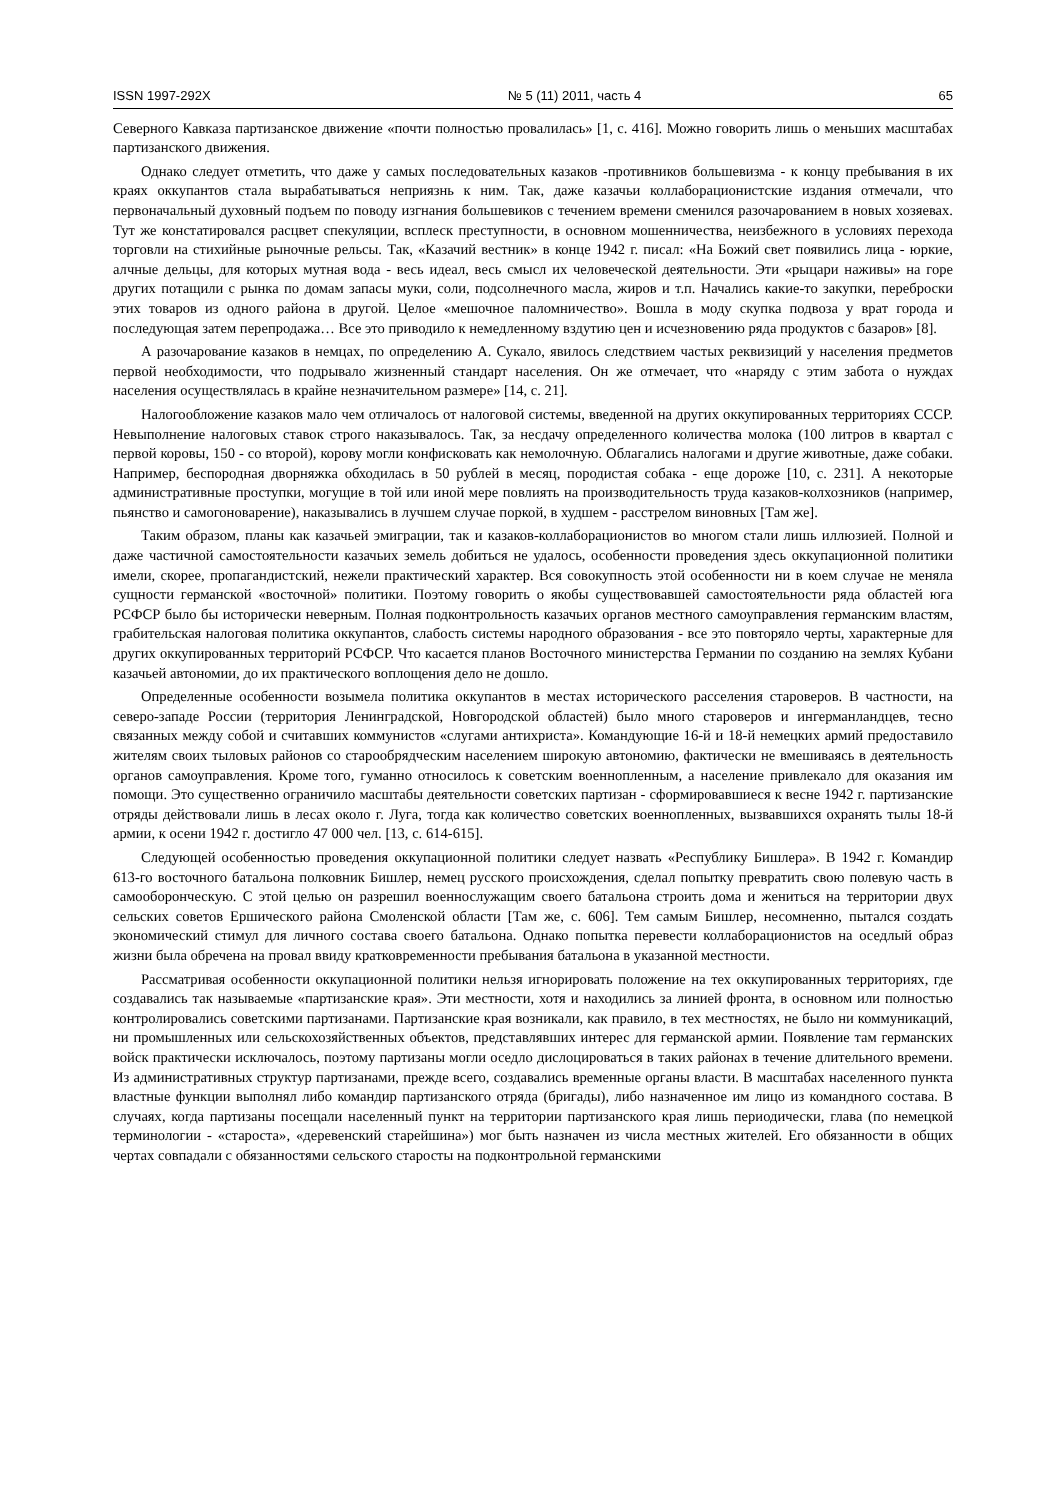ISSN 1997-292X № 5 (11) 2011, часть 4 65
Северного Кавказа партизанское движение «почти полностью провалилась» [1, с. 416]. Можно говорить лишь о меньших масштабах партизанского движения.
Однако следует отметить, что даже у самых последовательных казаков -противников большевизма - к концу пребывания в их краях оккупантов стала вырабатываться неприязнь к ним. Так, даже казачьи коллаборационистские издания отмечали, что первоначальный духовный подъем по поводу изгнания большевиков с течением времени сменился разочарованием в новых хозяевах. Тут же констатировался расцвет спекуляции, всплеск преступности, в основном мошенничества, неизбежного в условиях перехода торговли на стихийные рыночные рельсы. Так, «Казачий вестник» в конце 1942 г. писал: «На Божий свет появились лица - юркие, алчные дельцы, для которых мутная вода - весь идеал, весь смысл их человеческой деятельности. Эти «рыцари наживы» на горе других потащили с рынка по домам запасы муки, соли, подсолнечного масла, жиров и т.п. Начались какие-то закупки, переброски этих товаров из одного района в другой. Целое «мешочное паломничество». Вошла в моду скупка подвоза у врат города и последующая затем перепродажа… Все это приводило к немедленному вздутию цен и исчезновению ряда продуктов с базаров» [8].
А разочарование казаков в немцах, по определению А. Сукало, явилось следствием частых реквизиций у населения предметов первой необходимости, что подрывало жизненный стандарт населения. Он же отмечает, что «наряду с этим забота о нуждах населения осуществлялась в крайне незначительном размере» [14, с. 21].
Налогообложение казаков мало чем отличалось от налоговой системы, введенной на других оккупированных территориях СССР. Невыполнение налоговых ставок строго наказывалось. Так, за несдачу определенного количества молока (100 литров в квартал с первой коровы, 150 - со второй), корову могли конфисковать как немолочную. Облагались налогами и другие животные, даже собаки. Например, беспородная дворняжка обходилась в 50 рублей в месяц, породистая собака - еще дороже [10, с. 231]. А некоторые административные проступки, могущие в той или иной мере повлиять на производительность труда казаков-колхозников (например, пьянство и самогоноварение), наказывались в лучшем случае поркой, в худшем - расстрелом виновных [Там же].
Таким образом, планы как казачьей эмиграции, так и казаков-коллаборационистов во многом стали лишь иллюзией. Полной и даже частичной самостоятельности казачьих земель добиться не удалось, особенности проведения здесь оккупационной политики имели, скорее, пропагандистский, нежели практический характер. Вся совокупность этой особенности ни в коем случае не меняла сущности германской «восточной» политики. Поэтому говорить о якобы существовавшей самостоятельности ряда областей юга РСФСР было бы исторически неверным. Полная подконтрольность казачьих органов местного самоуправления германским властям, грабительская налоговая политика оккупантов, слабость системы народного образования - все это повторяло черты, характерные для других оккупированных территорий РСФСР. Что касается планов Восточного министерства Германии по созданию на землях Кубани казачьей автономии, до их практического воплощения дело не дошло.
Определенные особенности возымела политика оккупантов в местах исторического расселения староверов. В частности, на северо-западе России (территория Ленинградской, Новгородской областей) было много староверов и ингерманландцев, тесно связанных между собой и считавших коммунистов «слугами антихриста». Командующие 16-й и 18-й немецких армий предоставило жителям своих тыловых районов со старообрядческим населением широкую автономию, фактически не вмешиваясь в деятельность органов самоуправления. Кроме того, гуманно относилось к советским военнопленным, а население привлекало для оказания им помощи. Это существенно ограничило масштабы деятельности советских партизан - сформировавшиеся к весне 1942 г. партизанские отряды действовали лишь в лесах около г. Луга, тогда как количество советских военнопленных, вызвавшихся охранять тылы 18-й армии, к осени 1942 г. достигло 47 000 чел. [13, с. 614-615].
Следующей особенностью проведения оккупационной политики следует назвать «Республику Бишлера». В 1942 г. Командир 613-го восточного батальона полковник Бишлер, немец русского происхождения, сделал попытку превратить свою полевую часть в самооборонческую. С этой целью он разрешил военнослужащим своего батальона строить дома и жениться на территории двух сельских советов Ершического района Смоленской области [Там же, с. 606]. Тем самым Бишлер, несомненно, пытался создать экономический стимул для личного состава своего батальона. Однако попытка перевести коллаборационистов на оседлый образ жизни была обречена на провал ввиду кратковременности пребывания батальона в указанной местности.
Рассматривая особенности оккупационной политики нельзя игнорировать положение на тех оккупированных территориях, где создавались так называемые «партизанские края». Эти местности, хотя и находились за линией фронта, в основном или полностью контролировались советскими партизанами. Партизанские края возникали, как правило, в тех местностях, не было ни коммуникаций, ни промышленных или сельскохозяйственных объектов, представлявших интерес для германской армии. Появление там германских войск практически исключалось, поэтому партизаны могли оседло дислоцироваться в таких районах в течение длительного времени. Из административных структур партизанами, прежде всего, создавались временные органы власти. В масштабах населенного пункта властные функции выполнял либо командир партизанского отряда (бригады), либо назначенное им лицо из командного состава. В случаях, когда партизаны посещали населенный пункт на территории партизанского края лишь периодически, глава (по немецкой терминологии - «староста», «деревенский старейшина») мог быть назначен из числа местных жителей. Его обязанности в общих чертах совпадали с обязанностями сельского старосты на подконтрольной германскими